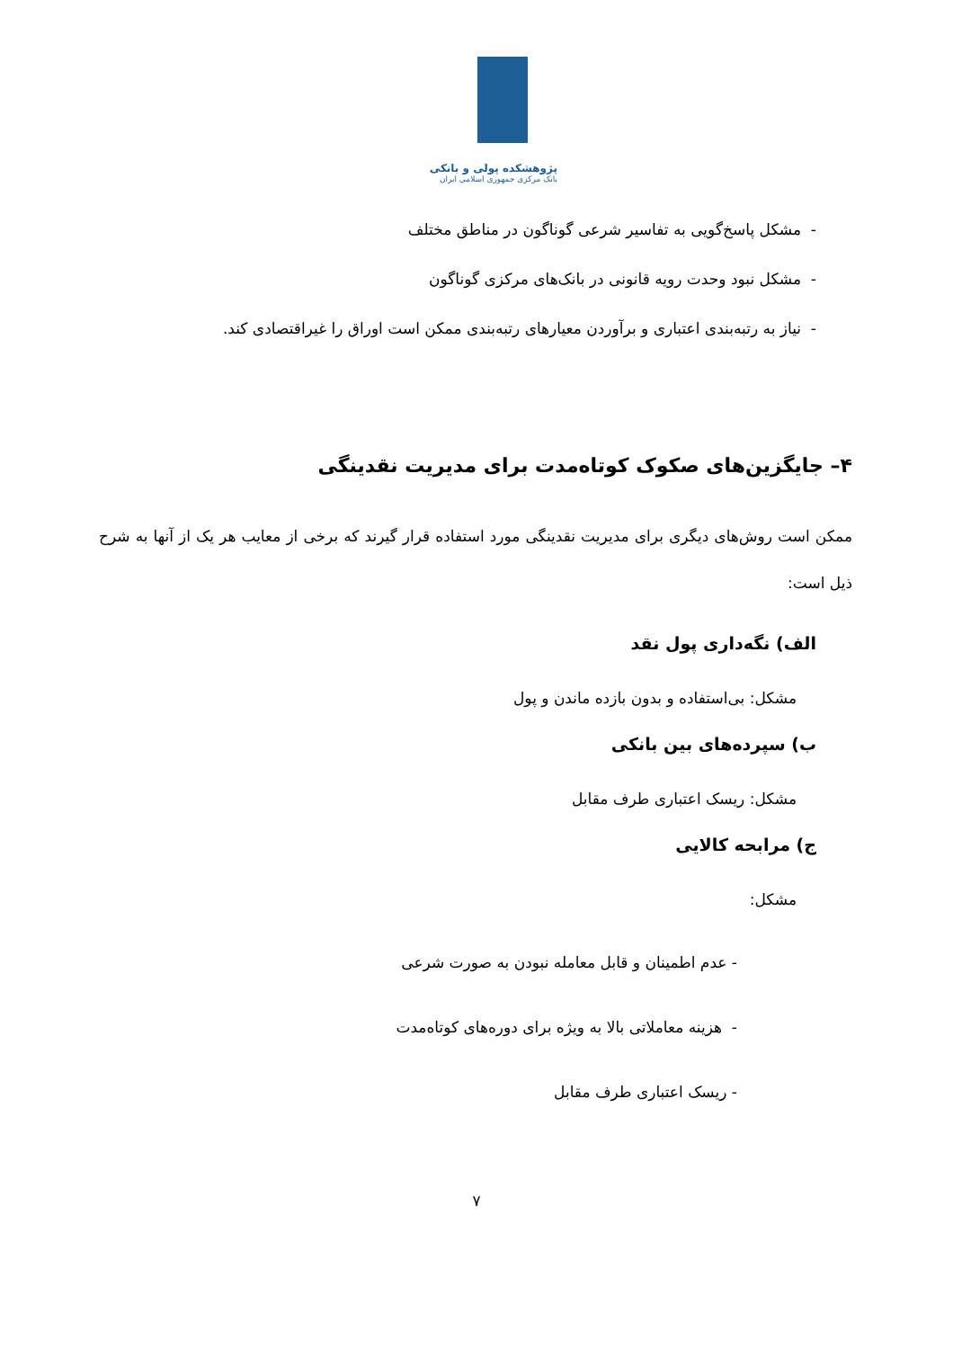پژوهشکده پولی و بانکی
بانک مرکزی جمهوری اسلامی ایران
- مشکل پاسخ‌گویی به تفاسیر شرعی گوناگون در مناطق مختلف
- مشکل نبود وحدت رویه قانونی در بانک‌های مرکزی گوناگون
- نیاز به رتبه‌بندی اعتباری و برآوردن معیارهای رتبه‌بندی ممکن است اوراق را غیراقتصادی کند.
۴– جایگزین‌های صکوک کوتاه‌مدت برای مدیریت نقدینگی
ممکن است روش‌های دیگری برای مدیریت نقدینگی مورد استفاده قرار گیرند که برخی از معایب هر یک از آنها به شرح ذیل است:
الف) نگه‌داری پول نقد
مشکل: بی‌استفاده و بدون بازده ماندن و پول
ب) سپرده‌های بین بانکی
مشکل: ریسک اعتباری طرف مقابل
ج) مرابحه کالایی
مشکل:
- عدم اطمینان و قابل معامله نبودن به صورت شرعی
- هزینه معاملاتی بالا به ویژه برای دوره‌های کوتاه‌مدت
- ریسک اعتباری طرف مقابل
۷